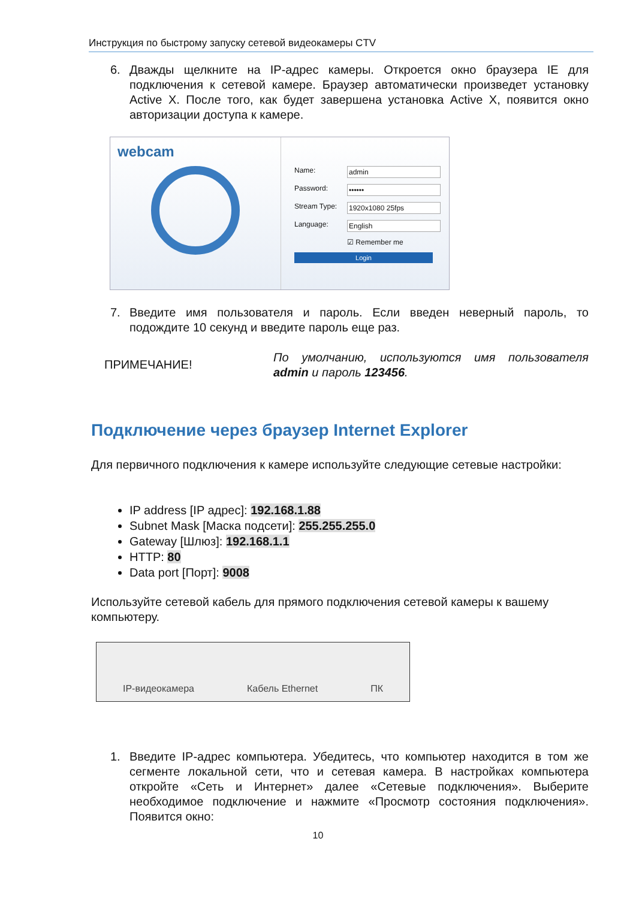Инструкция по быстрому запуску сетевой видеокамеры CTV
6. Дважды щелкните на IP-адрес камеры. Откроется окно браузера IE для подключения к сетевой камере. Браузер автоматически произведет установку Active X. После того, как будет завершена установка Active X, появится окно авторизации доступа к камере.
webcam
Name: admin
Password: ••••••
Stream Type: 1920x1080 25fps
Language: English
☑ Remember me
Login
7. Введите имя пользователя и пароль. Если введен неверный пароль, то подождите 10 секунд и введите пароль еще раз.
ПРИМЕЧАНИЕ! По умолчанию, используются имя пользователя admin и пароль 123456.
Подключение через браузер Internet Explorer
Для первичного подключения к камере используйте следующие сетевые настройки:
IP address [IP адрес]: 192.168.1.88
Subnet Mask [Маска подсети]: 255.255.255.0
Gateway [Шлюз]: 192.168.1.1
HTTP: 80
Data port [Порт]: 9008
Используйте сетевой кабель для прямого подключения сетевой камеры к вашему компьютеру.
IP-видеокамера Кабель Ethernet ПК
1. Введите IP-адрес компьютера. Убедитесь, что компьютер находится в том же сегменте локальной сети, что и сетевая камера. В настройках компьютера откройте «Сеть и Интернет» далее «Сетевые подключения». Выберите необходимое подключение и нажмите «Просмотр состояния подключения». Появится окно:
10